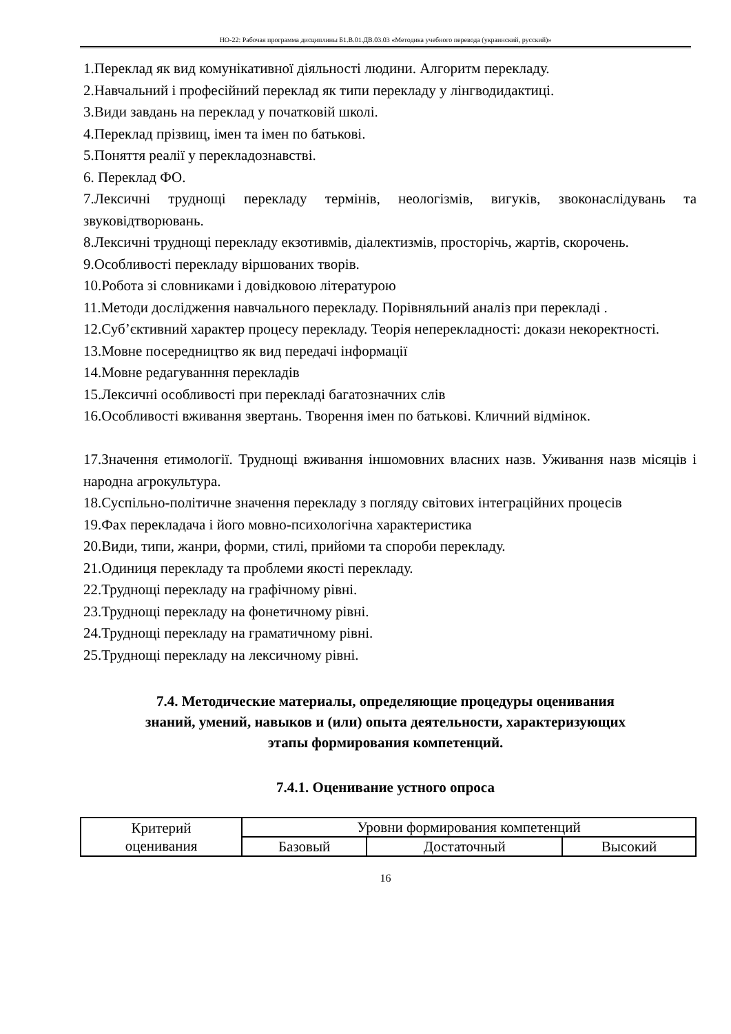НО-22: Рабочая программа дисциплины Б1.В.01.ДВ.03.03 «Методика учебного перевода (украинский, русский)»
1.Переклад як вид комунікативної діяльності людини. Алгоритм перекладу.
2.Навчальний і професійний переклад як типи перекладу у лінгводидактиці.
3.Види завдань на переклад у початковій школі.
4.Переклад прізвищ, імен та імен по батькові.
5.Поняття реалії у перекладознавстві.
6. Переклад ФО.
7.Лексичні труднощі перекладу термінів, неологізмів, вигуків, звоконаслідувань та звуковідтворювань.
8.Лексичні труднощі перекладу екзотивмів, діалектизмів, просторічь, жартів, скорочень.
9.Особливості перекладу віршованих творів.
10.Робота зі словниками і довідковою літературою
11.Методи дослідження навчального перекладу. Порівняльний аналіз при перекладі .
12.Суб’єктивний характер процесу перекладу. Теорія неперекладності: докази некоректності.
13.Мовне посередництво як вид передачі інформації
14.Мовне редагуванння перекладів
15.Лексичні особливості при перекладі багатозначних слів
16.Особливості вживання звертань. Творення імен по батькові. Кличний відмінок.
17.Значення етимології. Труднощі вживання іншомовних власних назв. Уживання назв місяців і народна агрокультура.
18.Суспільно-політичне значення перекладу з погляду світових інтеграційних процесів
19.Фах перекладача і його мовно-психологічна характеристика
20.Види, типи, жанри, форми, стилі, прийоми та спороби перекладу.
21.Одиниця перекладу та проблеми якості перекладу.
22.Труднощі перекладу на графічному рівні.
23.Труднощі перекладу на фонетичному рівні.
24.Труднощі перекладу на граматичному рівні.
25.Труднощі перекладу на лексичному рівні.
7.4. Методические материалы, определяющие процедуры оценивания
знаний, умений, навыков и (или) опыта деятельности, характеризующих
этапы формирования компетенций.
7.4.1. Оценивание устного опроса
| Критерий оценивания | Уровни формирования компетенций | | |
| | Базовый | Достаточный | Высокий |
16